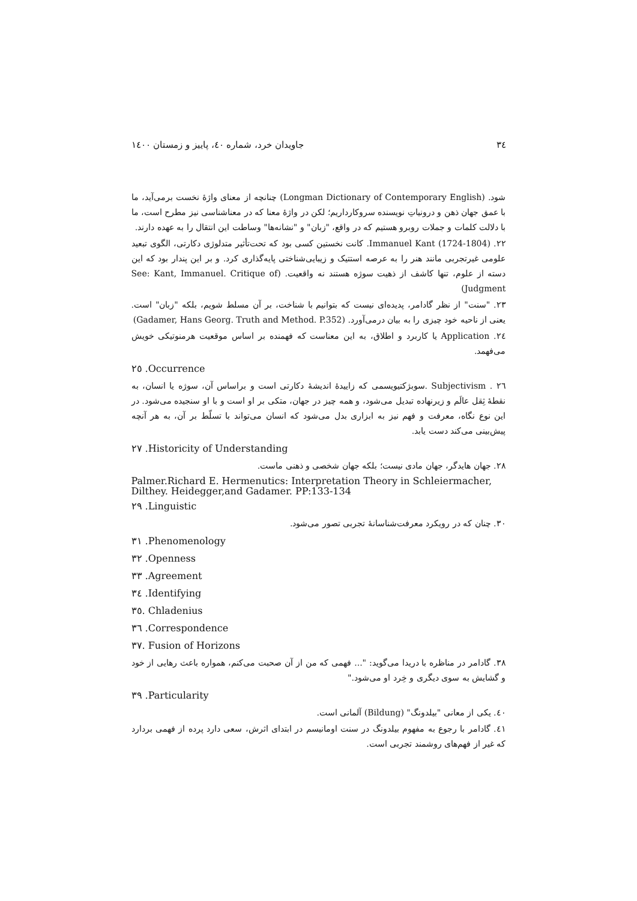٣٤ جاویدان خرد، شماره ٤٠، پاییز و زمستان ١٤٠٠
شود. (Longman Dictionary of Contemporary English) چنانچه از معنای واژۀ نخست برمی‌آید، ما با عمق جهان ذهن و درونیاتِ نویسنده سروکارداریم؛ لکن در واژۀ معنا که در معناشناسی نیز مطرح است، ما با دلالت کلمات و جملات روبرو هستیم که در واقع، "زبان" و "نشانه‌ها" وساطت این انتقال را به عهده دارند.
٢٢. (1724-1804) Immanuel Kant. کانت نخستین کسی بود که تحت‌تأثیر متدلوژی دکارتی، الگوی تبعید علومی غیرتجربی مانند هنر را به عرصه استتیک و زیبایی‌شناختی پایه‌گذاری کرد. و بر این پندار بود که این دسته از علوم، تنها کاشف از ذهیت سوژه هستند نه واقعیت. (See: Kant, Immanuel. Critique of Judgment)
٢٣. "سنت" از نظر گادامر، پدیده‌ای نیست که بتوانیم با شناخت، بر آن مسلط شویم، بلکه "زبان" است. یعنی از ناحیه خود چیزی را به بیان درمی‌آورد. (Gadamer, Hans Georg. Truth and Method. P.352)
٢٤. Application یا کاربرد و اطلاق، به این معناست که فهمنده بر اساس موقعیت هرمنوتیکی خویش می‌فهمد.
٢٥ .Occurrence
٢٦ . Subjectivism .سوبژکتیویسمی که زاییدۀ اندیشۀ دکارتی است و براساس آن، سوژه یا انسان، به نقطۀ ثِقل عالَم و زیرنهاده تبدیل می‌شود، و همه چیز در جهان، متکی بر او است و با او سنجیده می‌شود. در این نوع نگاه، معرفت و فهم نیز به ابزاری بدل می‌شود که انسان می‌تواند با تسلّط بر آن، به هر آنچه پیش‌بینی می‌کند دست یابد.
٢٧ .Historicity of Understanding
٢٨. جهان هایدگر، جهان مادی نیست؛ بلکه جهان شخصی و ذهنی ماست.
Palmer.Richard E. Hermenutics: Interpretation Theory in Schleiermacher, Dilthey. Heidegger,and Gadamer. PP:133-134
٢٩ .Linguistic
٣٠. چنان که در رویکرد معرفت‌شناسانۀ تجربی تصور می‌شود.
٣١ .Phenomenology
٣٢ .Openness
٣٣ .Agreement
٣٤ .Identifying
٣٥. Chladenius
٣٦ .Correspondence
٣٧. Fusion of Horizons
٣٨. گادامر در مناظره با دریدا می‌گوید: "... فهمی که من از آن صحبت می‌کنم، همواره باعث رهایی از خود و گشایش به سوی دیگری و خِرد او می‌شود."
٣٩ .Particularity
٤٠. یکی از معانی "بیلدونگ" (Bildung) آلمانی است.
٤١. گادامر با رجوع به مفهوم بیلدونگ در سنت اومانیسم در ابتدای اثرش، سعی دارد پرده از فهمی بردارد که غیر از فهم‌های روشمند تجربی است.